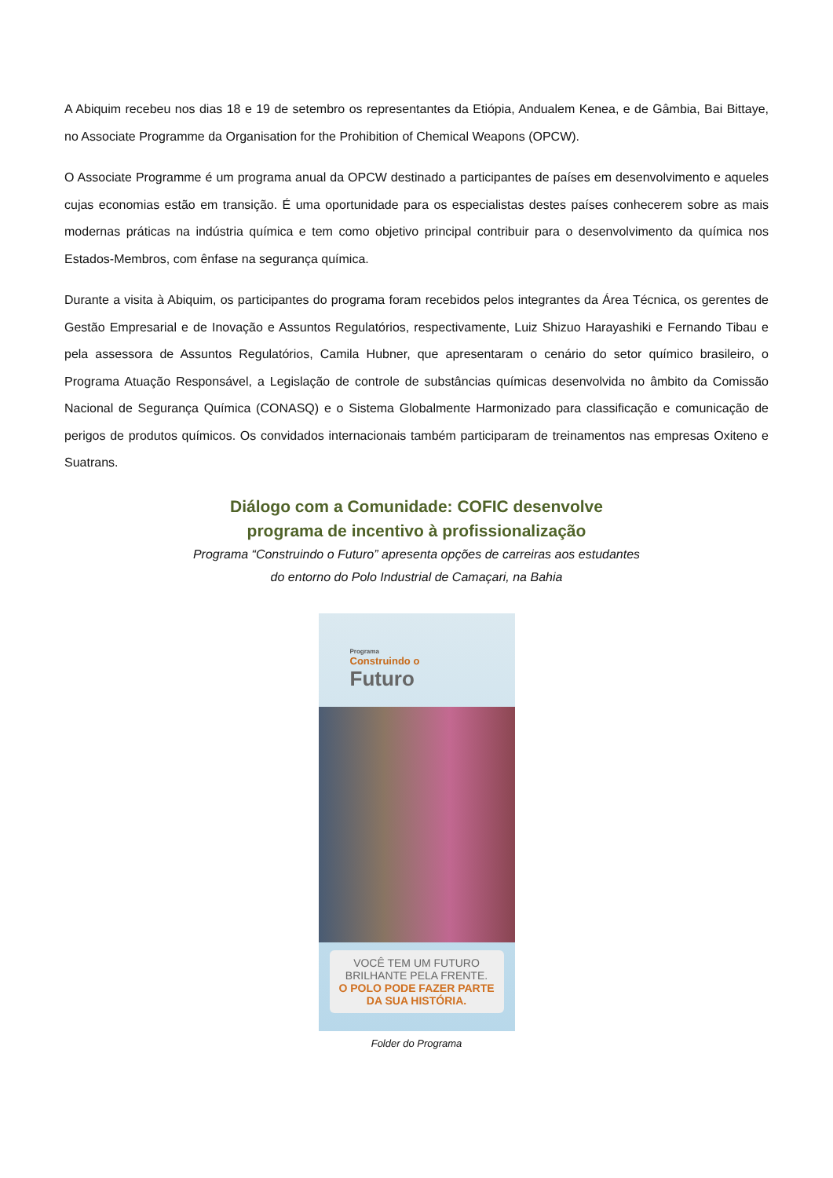A Abiquim recebeu nos dias 18 e 19 de setembro os representantes da Etiópia, Andualem Kenea, e de Gâmbia, Bai Bittaye, no Associate Programme da Organisation for the Prohibition of Chemical Weapons (OPCW).
O Associate Programme é um programa anual da OPCW destinado a participantes de países em desenvolvimento e aqueles cujas economias estão em transição. É uma oportunidade para os especialistas destes países conhecerem sobre as mais modernas práticas na indústria química e tem como objetivo principal contribuir para o desenvolvimento da química nos Estados-Membros, com ênfase na segurança química.
Durante a visita à Abiquim, os participantes do programa foram recebidos pelos integrantes da Área Técnica, os gerentes de Gestão Empresarial e de Inovação e Assuntos Regulatórios, respectivamente, Luiz Shizuo Harayashiki e Fernando Tibau e pela assessora de Assuntos Regulatórios, Camila Hubner, que apresentaram o cenário do setor químico brasileiro, o Programa Atuação Responsável, a Legislação de controle de substâncias químicas desenvolvida no âmbito da Comissão Nacional de Segurança Química (CONASQ) e o Sistema Globalmente Harmonizado para classificação e comunicação de perigos de produtos químicos. Os convidados internacionais também participaram de treinamentos nas empresas Oxiteno e Suatrans.
Diálogo com a Comunidade: COFIC desenvolve
programa de incentivo à profissionalização
Programa “Construindo o Futuro” apresenta opções de carreiras aos estudantes
do entorno do Polo Industrial de Camaçari, na Bahia
Programa
Construindo o
Futuro
VOCÊ TEM UM FUTURO BRILHANTE PELA FRENTE.
O POLO PODE FAZER PARTE DA SUA HISTÓRIA.
Folder do Programa